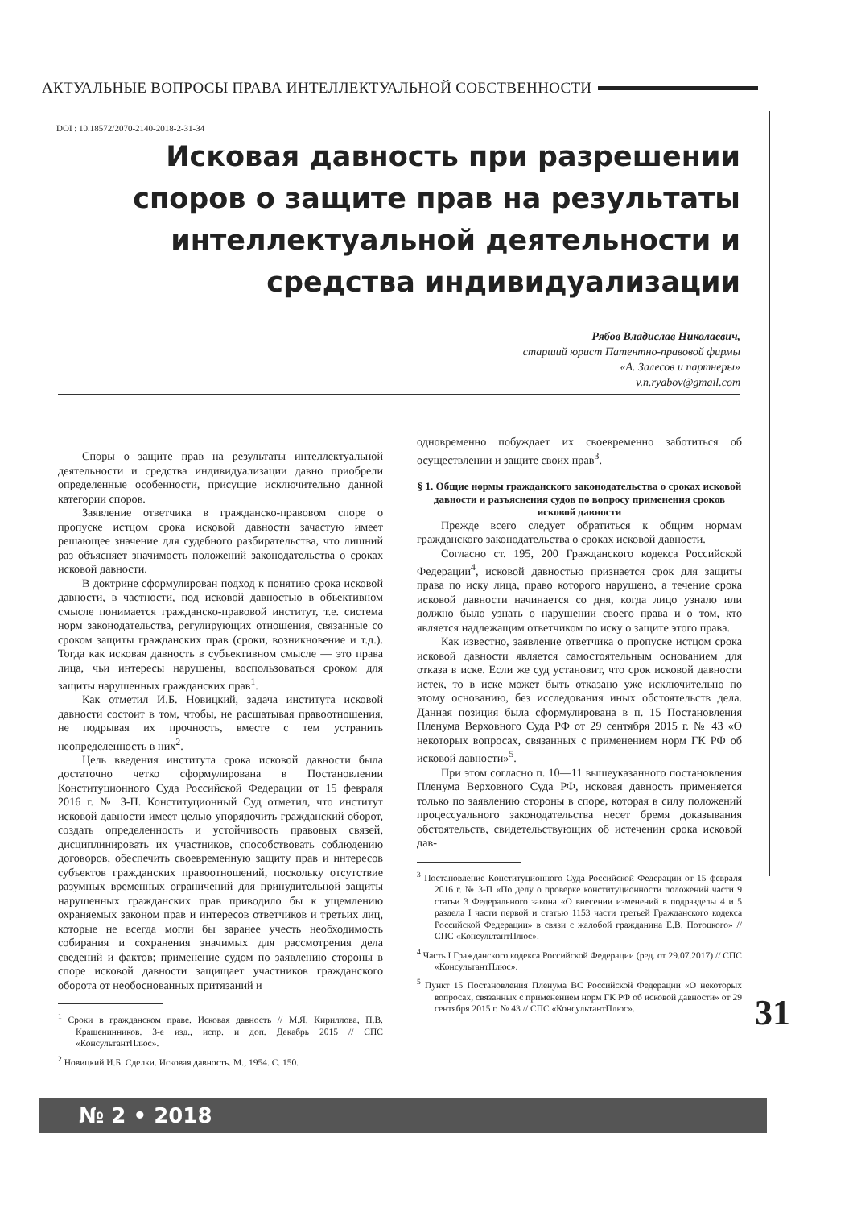АКТУАЛЬНЫЕ ВОПРОСЫ ПРАВА ИНТЕЛЛЕКТУАЛЬНОЙ СОБСТВЕННОСТИ
DOI : 10.18572/2070-2140-2018-2-31-34
Исковая давность при разрешении споров о защите прав на результаты интеллектуальной деятельности и средства индивидуализации
Рябов Владислав Николаевич,
старший юрист Патентно-правовой фирмы
«А. Залесов и партнеры»
v.n.ryabov@gmail.com
Споры о защите прав на результаты интеллектуальной деятельности и средства индивидуализации давно приобрели определенные особенности, присущие исключительно данной категории споров.
Заявление ответчика в гражданско-правовом споре о пропуске истцом срока исковой давности зачастую имеет решающее значение для судебного разбирательства, что лишний раз объясняет значимость положений законодательства о сроках исковой давности.
В доктрине сформулирован подход к понятию срока исковой давности, в частности, под исковой давностью в объективном смысле понимается гражданско-правовой институт, т.е. система норм законодательства, регулирующих отношения, связанные со сроком защиты гражданских прав (сроки, возникновение и т.д.). Тогда как исковая давность в субъективном смысле — это права лица, чьи интересы нарушены, воспользоваться сроком для защиты нарушенных гражданских прав<sup>1</sup>.
Как отметил И.Б. Новицкий, задача института исковой давности состоит в том, чтобы, не расшатывая правоотношения, не подрывая их прочность, вместе с тем устранить неопределенность в них<sup>2</sup>.
Цель введения института срока исковой давности была достаточно четко сформулирована в Постановлении Конституционного Суда Российской Федерации от 15 февраля 2016 г. № 3-П. Конституционный Суд отметил, что институт исковой давности имеет целью упорядочить гражданский оборот, создать определенность и устойчивость правовых связей, дисциплинировать их участников, способствовать соблюдению договоров, обеспечить своевременную защиту прав и интересов субъектов гражданских правоотношений, поскольку отсутствие разумных временных ограничений для принудительной защиты нарушенных гражданских прав приводило бы к ущемлению охраняемых законом прав и интересов ответчиков и третьих лиц, которые не всегда могли бы заранее учесть необходимость собирания и сохранения значимых для рассмотрения дела сведений и фактов; применение судом по заявлению стороны в споре исковой давности защищает участников гражданского оборота от необоснованных притязаний и
<sup>1</sup> Сроки в гражданском праве. Исковая давность // М.Я. Кириллова, П.В. Крашенинников. 3-е изд., испр. и доп. Декабрь 2015 // СПС «КонсультантПлюс».
<sup>2</sup> Новицкий И.Б. Сделки. Исковая давность. М., 1954. С. 150.
одновременно побуждает их своевременно заботиться об осуществлении и защите своих прав<sup>3</sup>.
§ 1. Общие нормы гражданского законодательства о сроках исковой давности и разъяснения судов по вопросу применения сроков исковой давности
Прежде всего следует обратиться к общим нормам гражданского законодательства о сроках исковой давности.
Согласно ст. 195, 200 Гражданского кодекса Российской Федерации<sup>4</sup>, исковой давностью признается срок для защиты права по иску лица, право которого нарушено, а течение срока исковой давности начинается со дня, когда лицо узнало или должно было узнать о нарушении своего права и о том, кто является надлежащим ответчиком по иску о защите этого права.
Как известно, заявление ответчика о пропуске истцом срока исковой давности является самостоятельным основанием для отказа в иске. Если же суд установит, что срок исковой давности истек, то в иске может быть отказано уже исключительно по этому основанию, без исследования иных обстоятельств дела. Данная позиция была сформулирована в п. 15 Постановления Пленума Верховного Суда РФ от 29 сентября 2015 г. № 43 «О некоторых вопросах, связанных с применением норм ГК РФ об исковой давности»<sup>5</sup>.
При этом согласно п. 10—11 вышеуказанного постановления Пленума Верховного Суда РФ, исковая давность применяется только по заявлению стороны в споре, которая в силу положений процессуального законодательства несет бремя доказывания обстоятельств, свидетельствующих об истечении срока исковой дав-
<sup>3</sup> Постановление Конституционного Суда Российской Федерации от 15 февраля 2016 г. № 3-П «По делу о проверке конституционности положений части 9 статьи 3 Федерального закона «О внесении изменений в подразделы 4 и 5 раздела I части первой и статью 1153 части третьей Гражданского кодекса Российской Федерации» в связи с жалобой гражданина Е.В. Потоцкого» // СПС «КонсультантПлюс».
<sup>4</sup> Часть I Гражданского кодекса Российской Федерации (ред. от 29.07.2017) // СПС «КонсультантПлюс».
<sup>5</sup> Пункт 15 Постановления Пленума ВС Российской Федерации «О некоторых вопросах, связанных с применением норм ГК РФ об исковой давности» от 29 сентября 2015 г. № 43 // СПС «КонсультантПлюс».
31
№ 2 • 2018